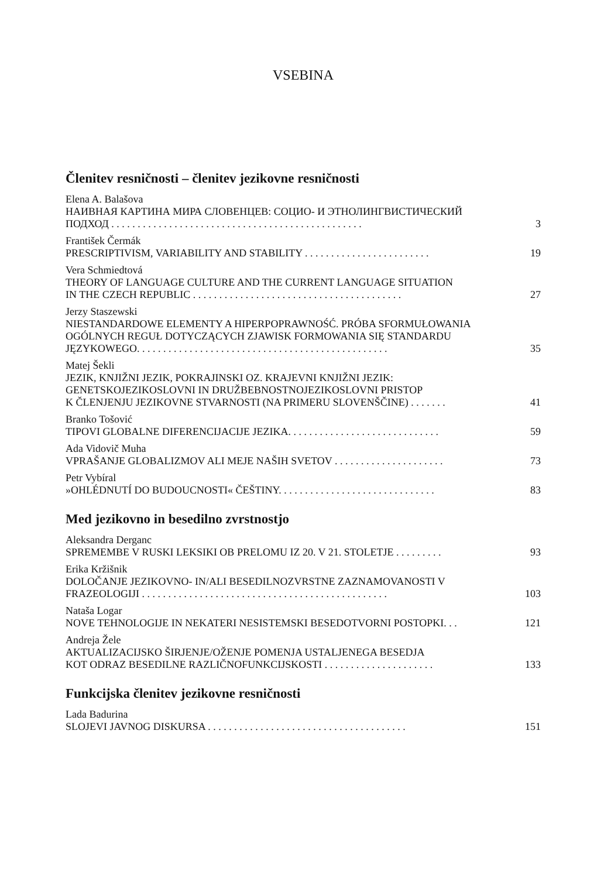VSEBINA
Členitev resničnosti – členitev jezikovne resničnosti
Elena A. Balašova
НАИВНАЯ КАРТИНА МИРА СЛОВЕНЦЕВ: СОЦИО- И ЭТНОЛИНГВИСТИЧЕСКИЙ
ПОДХОД . . . . . . . . . . . . . . . . . . . . . . . . . . . . . . . . . . . . . . . . . . . . . . . . 3
František Čermák
PRESCRIPTIVISM, VARIABILITY AND STABILITY . . . . . . . . . . . . . . . . . . . . . . . . 19
Vera Schmiedtová
THEORY OF LANGUAGE CULTURE AND THE CURRENT LANGUAGE SITUATION
IN THE CZECH REPUBLIC . . . . . . . . . . . . . . . . . . . . . . . . . . . . . . . . . . . . . . . . 27
Jerzy Staszewski
NIESTANDARDOWE ELEMENTY A HIPERPOPRAWNOŚĆ. PRÓBA SFORMUŁOWANIA
OGÓLNYCH REGUŁ DOTYCZĄCYCH ZJAWISK FORMOWANIA SIĘ STANDARDU
JĘZYKOWEGO. . . . . . . . . . . . . . . . . . . . . . . . . . . . . . . . . . . . . . . . . . . . . . . . 35
Matej Šekli
JEZIK, KNJIŽNI JEZIK, POKRAJINSKI OZ. KRAJEVNI KNJIŽNI JEZIK:
GENETSKOJEZIKOSLOVNI IN DRUŽBEBNOSTNOJEZIKOSLOVNI PRISTOP
K ČLENJENJU JEZIKOVNE STVARNOSTI (NA PRIMERU SLOVENŠČINE) . . . . . . . 41
Branko Tošović
TIPOVI GLOBALNE DIFERENCIJACIJE JEZIKA. . . . . . . . . . . . . . . . . . . . . . . . . . . . . 59
Ada Vidovič Muha
VPRAŠANJE GLOBALIZMOV ALI MEJE NAŠIH SVETOV . . . . . . . . . . . . . . . . . . . . . 73
Petr Vybíral
»OHLÉDNUTÍ DO BUDOUCNOSTI« ČEŠTINY. . . . . . . . . . . . . . . . . . . . . . . . . . . . . . 83
Med jezikovno in besedilno zvrstnostjo
Aleksandra Derganc
SPREMEMBE V RUSKI LEKSIKI OB PRELOMU IZ 20. V 21. STOLETJE . . . . . . . . . 93
Erika Kržišnik
DOLOČANJE JEZIKOVNO- IN/ALI BESEDILNOZVRSTNE ZAZNAMOVANOSTI V
FRAZEOLOGIJI . . . . . . . . . . . . . . . . . . . . . . . . . . . . . . . . . . . . . . . . . . . . . . . 103
Nataša Logar
NOVE TEHNOLOGIJE IN NEKATERI NESISTEMSKI BESEDOTVORNI POSTOPKI. . . 121
Andreja Žele
AKTUALIZACIJSKO ŠIRJENJE/OŽENJE POMENJA USTALJENEGA BESEDJA
KOT ODRAZ BESEDILNE RAZLIČNOFUNKCIJSKOSTI . . . . . . . . . . . . . . . . . . . . . 133
Funkcijska členitev jezikovne resničnosti
Lada Badurina
SLOJEVI JAVNOG DISKURSA . . . . . . . . . . . . . . . . . . . . . . . . . . . . . . . . . . . . . . 151